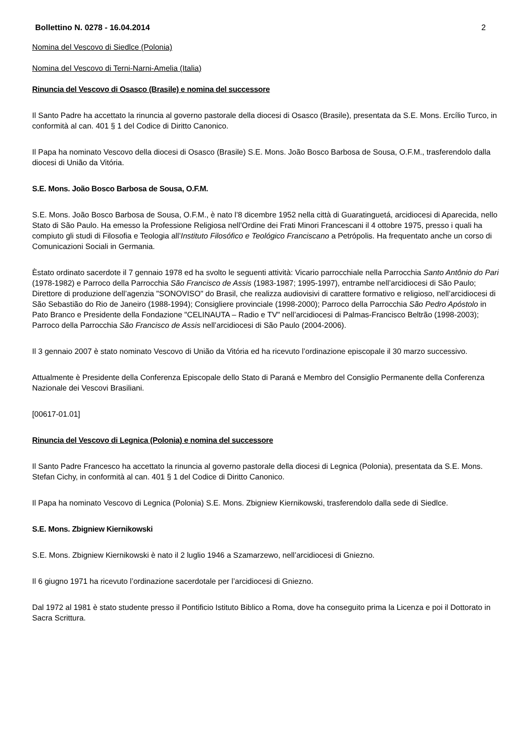Bollettino N. 0278 - 16.04.2014 2
Nomina del Vescovo di Siedlce (Polonia)
Nomina del Vescovo di Terni-Narni-Amelia (Italia)
Rinuncia del Vescovo di Osasco (Brasile) e nomina del successore
Il Santo Padre ha accettato la rinuncia al governo pastorale della diocesi di Osasco (Brasile), presentata da S.E. Mons. Ercílio Turco, in conformità al can. 401 § 1 del Codice di Diritto Canonico.
Il Papa ha nominato Vescovo della diocesi di Osasco (Brasile) S.E. Mons. João Bosco Barbosa de Sousa, O.F.M., trasferendolo dalla diocesi di União da Vitória.
S.E. Mons. João Bosco Barbosa de Sousa, O.F.M.
S.E. Mons. João Bosco Barbosa de Sousa, O.F.M., è nato l’8 dicembre 1952 nella città di Guaratinguetá, arcidiocesi di Aparecida, nello Stato di São Paulo. Ha emesso la Professione Religiosa nell’Ordine dei Frati Minori Francescani il 4 ottobre 1975, presso i quali ha compiuto gli studi di Filosofia e Teologia all’Instituto Filosófico e Teológico Franciscano a Petrópolis. Ha frequentato anche un corso di Comunicazioni Sociali in Germania.
Èstato ordinato sacerdote il 7 gennaio 1978 ed ha svolto le seguenti attività: Vicario parrocchiale nella Parrocchia Santo Antônio do Pari (1978-1982) e Parroco della Parrocchia São Francisco de Assis (1983-1987; 1995-1997), entrambe nell’arcidiocesi di São Paulo; Direttore di produzione dell’agenzia "SONOVISO" do Brasil, che realizza audiovisivi di carattere formativo e religioso, nell’arcidiocesi di São Sebastião do Rio de Janeiro (1988-1994); Consigliere provinciale (1998-2000); Parroco della Parrocchia São Pedro Apóstolo in Pato Branco e Presidente della Fondazione "CELINAUTA – Radio e TV" nell’arcidiocesi di Palmas-Francisco Beltrão (1998-2003); Parroco della Parrocchia São Francisco de Assis nell’arcidiocesi di São Paulo (2004-2006).
Il 3 gennaio 2007 è stato nominato Vescovo di União da Vitória ed ha ricevuto l’ordinazione episcopale il 30 marzo successivo.
Attualmente è Presidente della Conferenza Episcopale dello Stato di Paraná e Membro del Consiglio Permanente della Conferenza Nazionale dei Vescovi Brasiliani.
[00617-01.01]
Rinuncia del Vescovo di Legnica (Polonia) e nomina del successore
Il Santo Padre Francesco ha accettato la rinuncia al governo pastorale della diocesi di Legnica (Polonia), presentata da S.E. Mons. Stefan Cichy, in conformità al can. 401 § 1 del Codice di Diritto Canonico.
Il Papa ha nominato Vescovo di Legnica (Polonia) S.E. Mons. Zbigniew Kiernikowski, trasferendolo dalla sede di Siedlce.
S.E. Mons. Zbigniew Kiernikowski
S.E. Mons. Zbigniew Kiernikowski è nato il 2 luglio 1946 a Szamarzewo, nell’arcidiocesi di Gniezno.
Il 6 giugno 1971 ha ricevuto l’ordinazione sacerdotale per l’arcidiocesi di Gniezno.
Dal 1972 al 1981 è stato studente presso il Pontificio Istituto Biblico a Roma, dove ha conseguito prima la Licenza e poi il Dottorato in Sacra Scrittura.